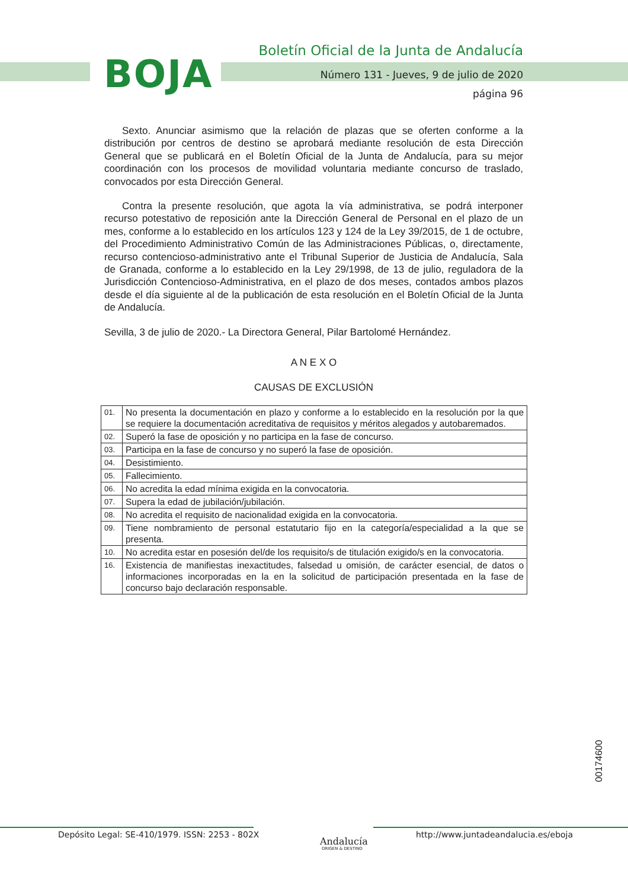BOJA
Boletín Oficial de la Junta de Andalucía
Número 131 - Jueves, 9 de julio de 2020
página 96
Sexto. Anunciar asimismo que la relación de plazas que se oferten conforme a la distribución por centros de destino se aprobará mediante resolución de esta Dirección General que se publicará en el Boletín Oficial de la Junta de Andalucía, para su mejor coordinación con los procesos de movilidad voluntaria mediante concurso de traslado, convocados por esta Dirección General.
Contra la presente resolución, que agota la vía administrativa, se podrá interponer recurso potestativo de reposición ante la Dirección General de Personal en el plazo de un mes, conforme a lo establecido en los artículos 123 y 124 de la Ley 39/2015, de 1 de octubre, del Procedimiento Administrativo Común de las Administraciones Públicas, o, directamente, recurso contencioso-administrativo ante el Tribunal Superior de Justicia de Andalucía, Sala de Granada, conforme a lo establecido en la Ley 29/1998, de 13 de julio, reguladora de la Jurisdicción Contencioso-Administrativa, en el plazo de dos meses, contados ambos plazos desde el día siguiente al de la publicación de esta resolución en el Boletín Oficial de la Junta de Andalucía.
Sevilla, 3 de julio de 2020.- La Directora General, Pilar Bartolomé Hernández.
A N E X O
CAUSAS DE EXCLUSIÓN
| 01. | No presenta la documentación en plazo y conforme a lo establecido en la resolución por la que se requiere la documentación acreditativa de requisitos y méritos alegados y autobaremados. |
| 02. | Superó la fase de oposición y no participa en la fase de concurso. |
| 03. | Participa en la fase de concurso y no superó la fase de oposición. |
| 04. | Desistimiento. |
| 05. | Fallecimiento. |
| 06. | No acredita la edad mínima exigida en la convocatoria. |
| 07. | Supera la edad de jubilación/jubilación. |
| 08. | No acredita el requisito de nacionalidad exigida en la convocatoria. |
| 09. | Tiene nombramiento de personal estatutario fijo en la categoría/especialidad a la que se presenta. |
| 10. | No acredita estar en posesión del/de los requisito/s de titulación exigido/s en la convocatoria. |
| 16. | Existencia de manifiestas inexactitudes, falsedad u omisión, de carácter esencial, de datos o informaciones incorporadas en la en la solicitud de participación presentada en la fase de concurso bajo declaración responsable. |
00174600
Depósito Legal: SE-410/1979. ISSN: 2253 - 802X
Andalucía
ORIGEN & DESTINO
http://www.juntadeandalucia.es/eboja